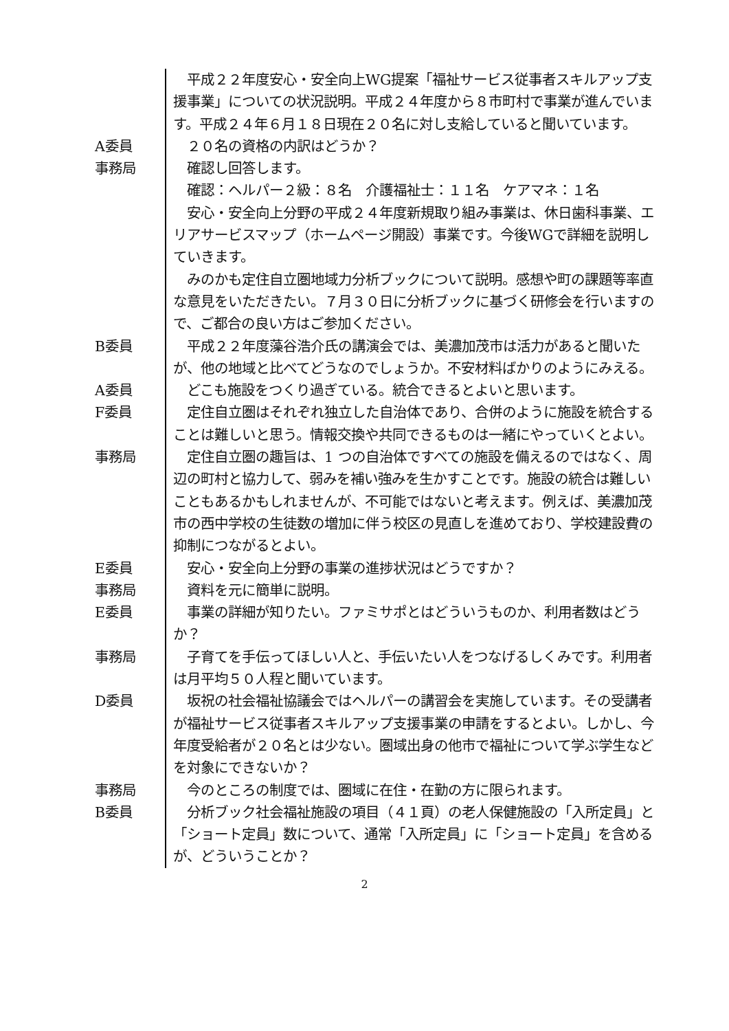平成２２年度安心・安全向上WG提案「福祉サービス従事者スキルアップ支援事業」についての状況説明。平成２４年度から８市町村で事業が進んでいます。平成２４年６月１８日現在２０名に対し支給していると聞いています。
A委員 　２０名の資格の内訳はどうか？
事務局 　確認し回答します。
　確認：ヘルパー２級：８名　介護福祉士：１１名　ケアマネ：１名
　安心・安全向上分野の平成２４年度新規取り組み事業は、休日歯科事業、エリアサービスマップ（ホームページ開設）事業です。今後WGで詳細を説明していきます。
　みのかも定住自立圏地域力分析ブックについて説明。感想や町の課題等率直な意見をいただきたい。７月３０日に分析ブックに基づく研修会を行いますので、ご都合の良い方はご参加ください。
B委員 　平成２２年度藻谷浩介氏の講演会では、美濃加茂市は活力があると聞いたが、他の地域と比べてどうなのでしょうか。不安材料ばかりのようにみえる。
A委員 　どこも施設をつくり過ぎている。統合できるとよいと思います。
F委員 　定住自立圏はそれぞれ独立した自治体であり、合併のように施設を統合することは難しいと思う。情報交換や共同できるものは一緒にやっていくとよい。
事務局 　定住自立圏の趣旨は、1 つの自治体ですべての施設を備えるのではなく、周辺の町村と協力して、弱みを補い強みを生かすことです。施設の統合は難しいこともあるかもしれませんが、不可能ではないと考えます。例えば、美濃加茂市の西中学校の生徒数の増加に伴う校区の見直しを進めており、学校建設費の抑制につながるとよい。
E委員 　安心・安全向上分野の事業の進捗状況はどうですか？
事務局 　資料を元に簡単に説明。
E委員 　事業の詳細が知りたい。ファミサポとはどういうものか、利用者数はどうか？
事務局 　子育てを手伝ってほしい人と、手伝いたい人をつなげるしくみです。利用者は月平均５０人程と聞いています。
D委員 　坂祝の社会福祉協議会ではヘルパーの講習会を実施しています。その受講者が福祉サービス従事者スキルアップ支援事業の申請をするとよい。しかし、今年度受給者が２０名とは少ない。圏域出身の他市で福祉について学ぶ学生などを対象にできないか？
事務局 　今のところの制度では、圏域に在住・在勤の方に限られます。
B委員 　分析ブック社会福祉施設の項目（４１頁）の老人保健施設の「入所定員」と「ショート定員」数について、通常「入所定員」に「ショート定員」を含めるが、どういうことか？
2